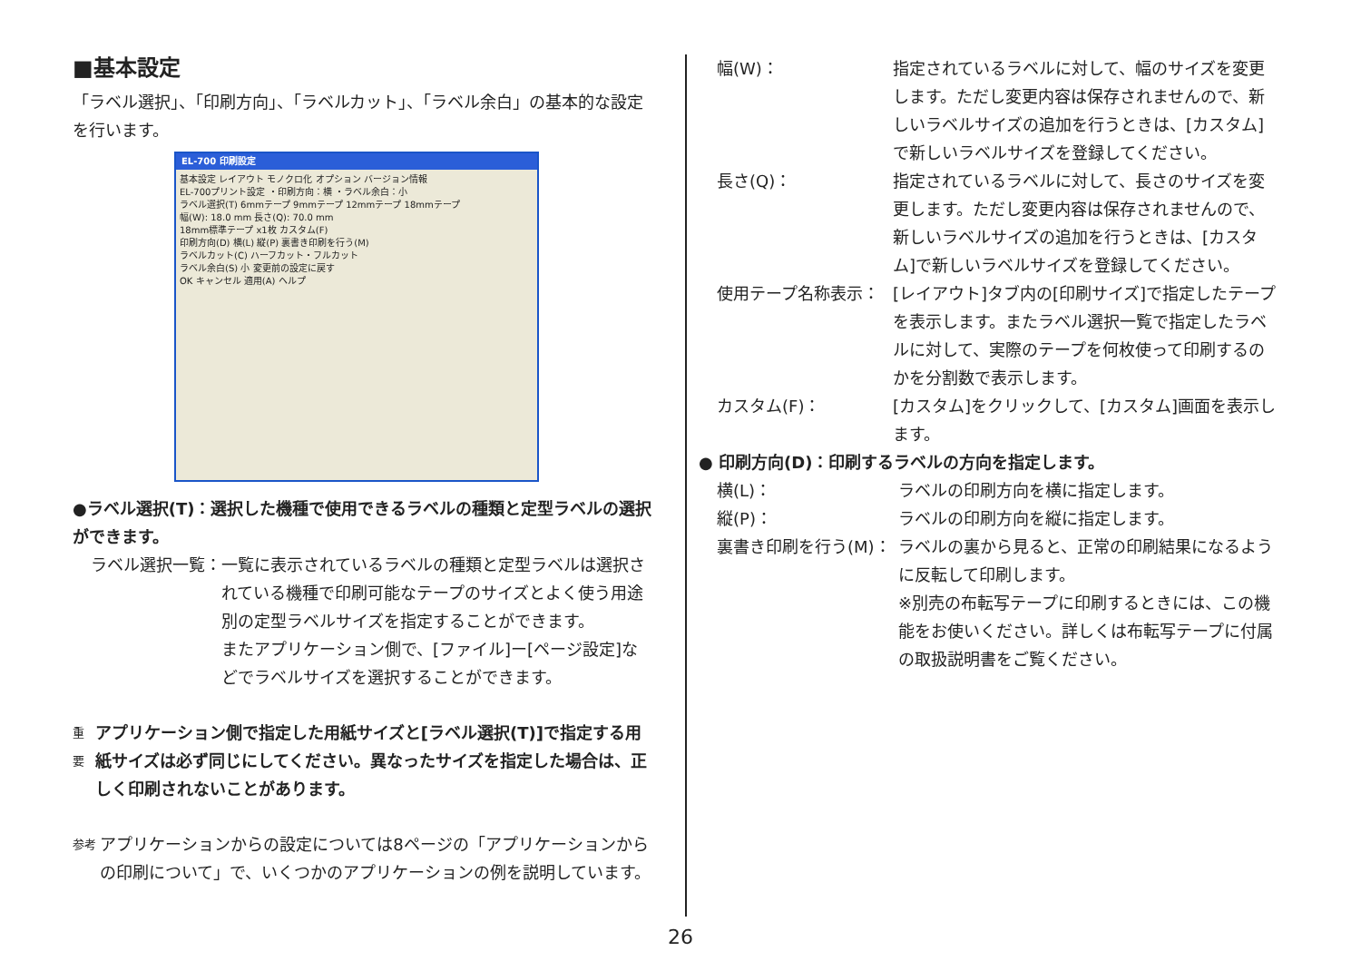■基本設定
「ラベル選択」、「印刷方向」、「ラベルカット」、「ラベル余白」の基本的な設定を行います。
EL-700 印刷設定
基本設定 レイアウト モノクロ化 オプション バージョン情報
EL-700プリント設定 ・印刷方向：横 ・ラベル余白：小
ラベル選択(T) 6mmテープ 9mmテープ 12mmテープ 18mmテープ
幅(W): 18.0 mm 長さ(Q): 70.0 mm
18mm標準テープ x1枚 カスタム(F)
印刷方向(D) 横(L) 縦(P) 裏書き印刷を行う(M)
ラベルカット(C) ハーフカット・フルカット
ラベル余白(S) 小 変更前の設定に戻す
OK キャンセル 適用(A) ヘルプ
●ラベル選択(T)：選択した機種で使用できるラベルの種類と定型ラベルの選択ができます。
ラベル選択一覧： 一覧に表示されているラベルの種類と定型ラベルは選択されている機種で印刷可能なテープのサイズとよく使う用途別の定型ラベルサイズを指定することができます。
またアプリケーション側で、[ファイル]ー[ページ設定]などでラベルサイズを選択することができます。
重要 アプリケーション側で指定した用紙サイズと[ラベル選択(T)]で指定する用紙サイズは必ず同じにしてください。異なったサイズを指定した場合は、正しく印刷されないことがあります。
参考 アプリケーションからの設定については8ページの「アプリケーションからの印刷について」で、いくつかのアプリケーションの例を説明しています。
幅(W)： 指定されているラベルに対して、幅のサイズを変更します。ただし変更内容は保存されませんので、新しいラベルサイズの追加を行うときは、[カスタム]で新しいラベルサイズを登録してください。
長さ(Q)： 指定されているラベルに対して、長さのサイズを変更します。ただし変更内容は保存されませんので、新しいラベルサイズの追加を行うときは、[カスタム]で新しいラベルサイズを登録してください。
使用テープ名称表示： [レイアウト]タブ内の[印刷サイズ]で指定したテープを表示します。またラベル選択一覧で指定したラベルに対して、実際のテープを何枚使って印刷するのかを分割数で表示します。
カスタム(F)： [カスタム]をクリックして、[カスタム]画面を表示します。
● 印刷方向(D)：印刷するラベルの方向を指定します。
横(L)： ラベルの印刷方向を横に指定します。
縦(P)： ラベルの印刷方向を縦に指定します。
裏書き印刷を行う(M)： ラベルの裏から見ると、正常の印刷結果になるように反転して印刷します。
※別売の布転写テープに印刷するときには、この機能をお使いください。詳しくは布転写テープに付属の取扱説明書をご覧ください。
26